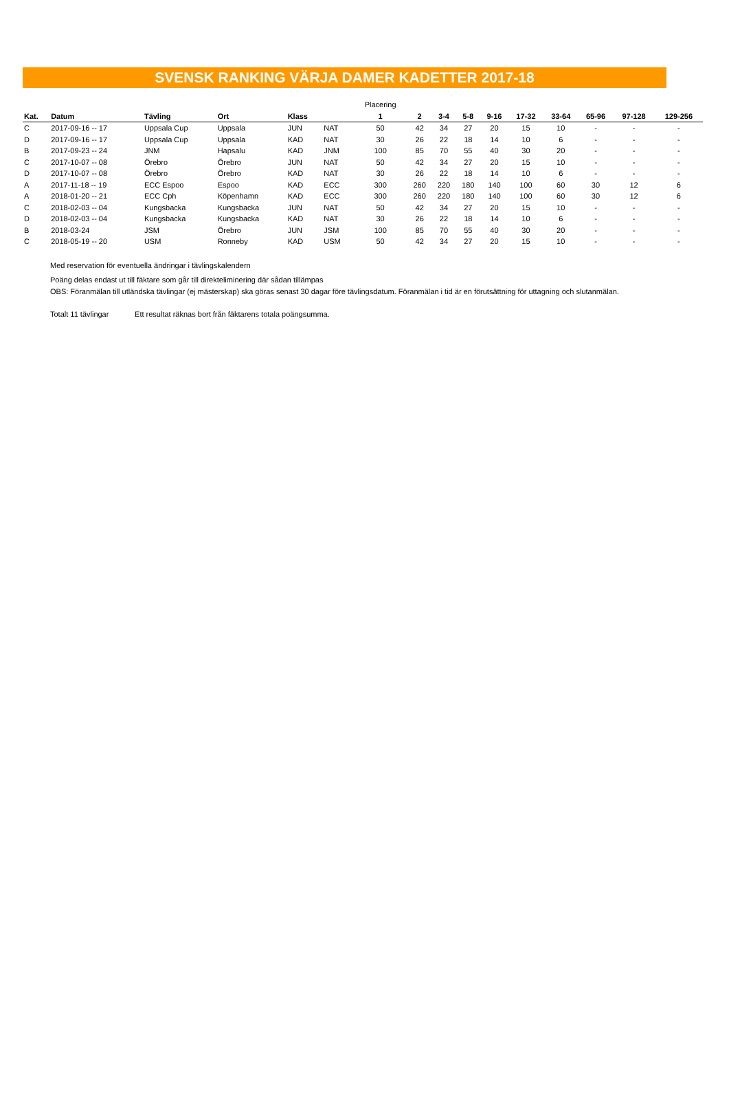SVENSK RANKING VÄRJA DAMER KADETTER 2017-18
| | | | | | | Placering | | | | | | | | | |
| Kat. | Datum | Tävling | Ort | Klass | | 1 | 2 | 3-4 | 5-8 | 9-16 | 17-32 | 33-64 | 65-96 | 97-128 | 129-256 |
| C | 2017-09-16 -- 17 | Uppsala Cup | Uppsala | JUN | NAT | 50 | 42 | 34 | 27 | 20 | 15 | 10 | - | - | - |
| D | 2017-09-16 -- 17 | Uppsala Cup | Uppsala | KAD | NAT | 30 | 26 | 22 | 18 | 14 | 10 | 6 | - | - | - |
| B | 2017-09-23 -- 24 | JNM | Hapsalu | KAD | JNM | 100 | 85 | 70 | 55 | 40 | 30 | 20 | - | - | - |
| C | 2017-10-07 -- 08 | Örebro | Örebro | JUN | NAT | 50 | 42 | 34 | 27 | 20 | 15 | 10 | - | - | - |
| D | 2017-10-07 -- 08 | Örebro | Örebro | KAD | NAT | 30 | 26 | 22 | 18 | 14 | 10 | 6 | - | - | - |
| A | 2017-11-18 -- 19 | ECC Espoo | Espoo | KAD | ECC | 300 | 260 | 220 | 180 | 140 | 100 | 60 | 30 | 12 | 6 |
| A | 2018-01-20 -- 21 | ECC Cph | Köpenhamn | KAD | ECC | 300 | 260 | 220 | 180 | 140 | 100 | 60 | 30 | 12 | 6 |
| C | 2018-02-03 -- 04 | Kungsbacka | Kungsbacka | JUN | NAT | 50 | 42 | 34 | 27 | 20 | 15 | 10 | - | - | - |
| D | 2018-02-03 -- 04 | Kungsbacka | Kungsbacka | KAD | NAT | 30 | 26 | 22 | 18 | 14 | 10 | 6 | - | - | - |
| B | 2018-03-24 | JSM | Örebro | JUN | JSM | 100 | 85 | 70 | 55 | 40 | 30 | 20 | - | - | - |
| C | 2018-05-19 -- 20 | USM | Ronneby | KAD | USM | 50 | 42 | 34 | 27 | 20 | 15 | 10 | - | - | - |
Med reservation för eventuella ändringar i tävlingskalendern
Poäng delas endast ut till fäktare som går till direkteliminering där sådan tillämpas
OBS: Föranmälan till utländska tävlingar (ej mästerskap) ska göras senast 30 dagar före tävlingsdatum. Föranmälan i tid är en förutsättning för uttagning och slutanmälan.
Totalt 11 tävlingar Ett resultat räknas bort från fäktarens totala poängsumma.